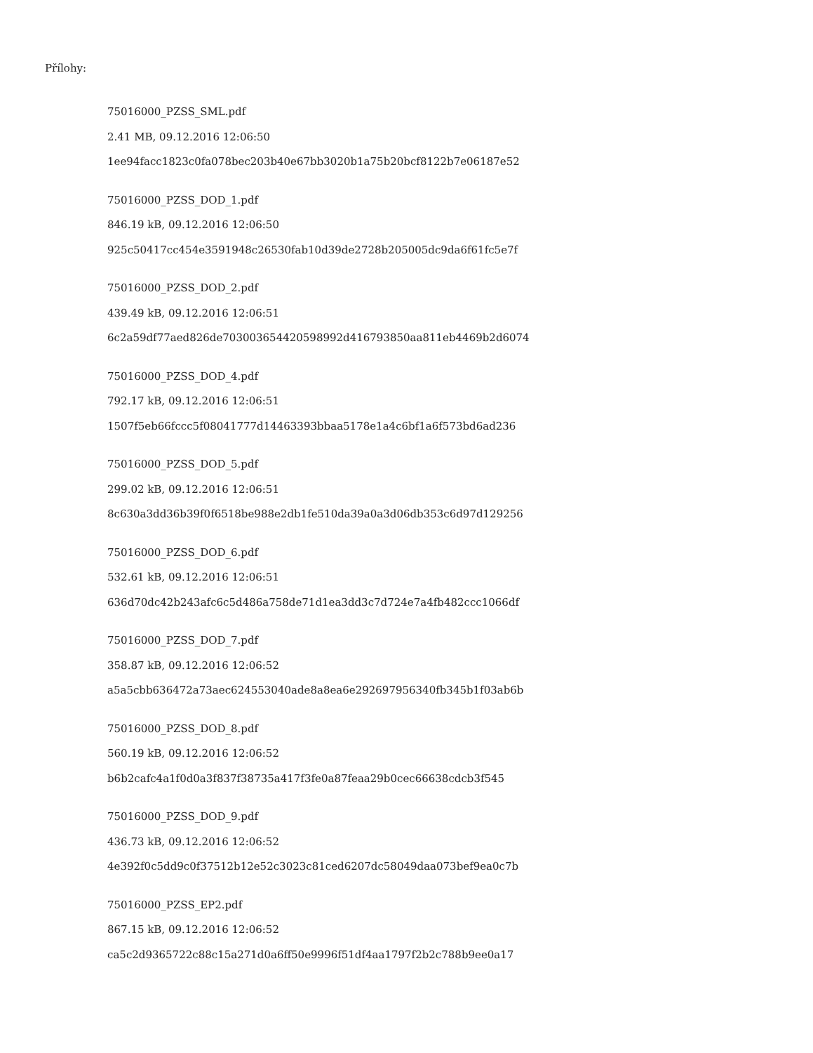Přílohy:
75016000_PZSS_SML.pdf
2.41 MB, 09.12.2016 12:06:50
1ee94facc1823c0fa078bec203b40e67bb3020b1a75b20bcf8122b7e06187e52
75016000_PZSS_DOD_1.pdf
846.19 kB, 09.12.2016 12:06:50
925c50417cc454e3591948c26530fab10d39de2728b205005dc9da6f61fc5e7f
75016000_PZSS_DOD_2.pdf
439.49 kB, 09.12.2016 12:06:51
6c2a59df77aed826de703003654420598992d416793850aa811eb4469b2d6074
75016000_PZSS_DOD_4.pdf
792.17 kB, 09.12.2016 12:06:51
1507f5eb66fccc5f08041777d14463393bbaa5178e1a4c6bf1a6f573bd6ad236
75016000_PZSS_DOD_5.pdf
299.02 kB, 09.12.2016 12:06:51
8c630a3dd36b39f0f6518be988e2db1fe510da39a0a3d06db353c6d97d129256
75016000_PZSS_DOD_6.pdf
532.61 kB, 09.12.2016 12:06:51
636d70dc42b243afc6c5d486a758de71d1ea3dd3c7d724e7a4fb482ccc1066df
75016000_PZSS_DOD_7.pdf
358.87 kB, 09.12.2016 12:06:52
a5a5cbb636472a73aec624553040ade8a8ea6e292697956340fb345b1f03ab6b
75016000_PZSS_DOD_8.pdf
560.19 kB, 09.12.2016 12:06:52
b6b2cafc4a1f0d0a3f837f38735a417f3fe0a87feaa29b0cec66638cdcb3f545
75016000_PZSS_DOD_9.pdf
436.73 kB, 09.12.2016 12:06:52
4e392f0c5dd9c0f37512b12e52c3023c81ced6207dc58049daa073bef9ea0c7b
75016000_PZSS_EP2.pdf
867.15 kB, 09.12.2016 12:06:52
ca5c2d9365722c88c15a271d0a6ff50e9996f51df4aa1797f2b2c788b9ee0a17